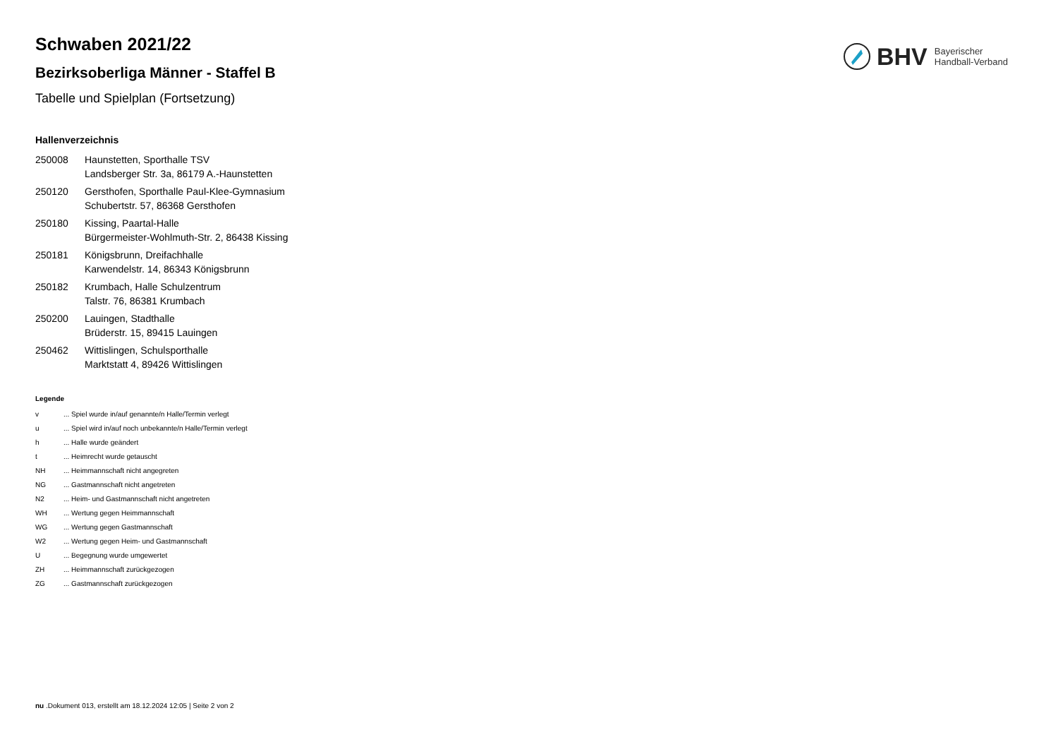BHV Bayerischer
Handball-Verband
Schwaben 2021/22
Bezirksoberliga Männer - Staffel B
Tabelle und Spielplan (Fortsetzung)
Hallenverzeichnis
| 250008 | Haunstetten, Sporthalle TSV Landsberger Str. 3a, 86179 A.-Haunstetten |
| 250120 | Gersthofen, Sporthalle Paul-Klee-Gymnasium Schubertstr. 57, 86368 Gersthofen |
| 250180 | Kissing, Paartal-Halle Bürgermeister-Wohlmuth-Str. 2, 86438 Kissing |
| 250181 | Königsbrunn, Dreifachhalle Karwendelstr. 14, 86343 Königsbrunn |
| 250182 | Krumbach, Halle Schulzentrum Talstr. 76, 86381 Krumbach |
| 250200 | Lauingen, Stadthalle Brüderstr. 15, 89415 Lauingen |
| 250462 | Wittislingen, Schulsporthalle Marktstatt 4, 89426 Wittislingen |
Legende
| v | ... Spiel wurde in/auf genannte/n Halle/Termin verlegt |
| u | ... Spiel wird in/auf noch unbekannte/n Halle/Termin verlegt |
| h | ... Halle wurde geändert |
| t | ... Heimrecht wurde getauscht |
| NH | ... Heimmannschaft nicht angegreten |
| NG | ... Gastmannschaft nicht angetreten |
| N2 | ... Heim- und Gastmannschaft nicht angetreten |
| WH | ... Wertung gegen Heimmannschaft |
| WG | ... Wertung gegen Gastmannschaft |
| W2 | ... Wertung gegen Heim- und Gastmannschaft |
| U | ... Begegnung wurde umgewertet |
| ZH | ... Heimmannschaft zurückgezogen |
| ZG | ... Gastmannschaft zurückgezogen |
nu .Dokument 013, erstellt am 18.12.2024 12:05 | Seite 2 von 2